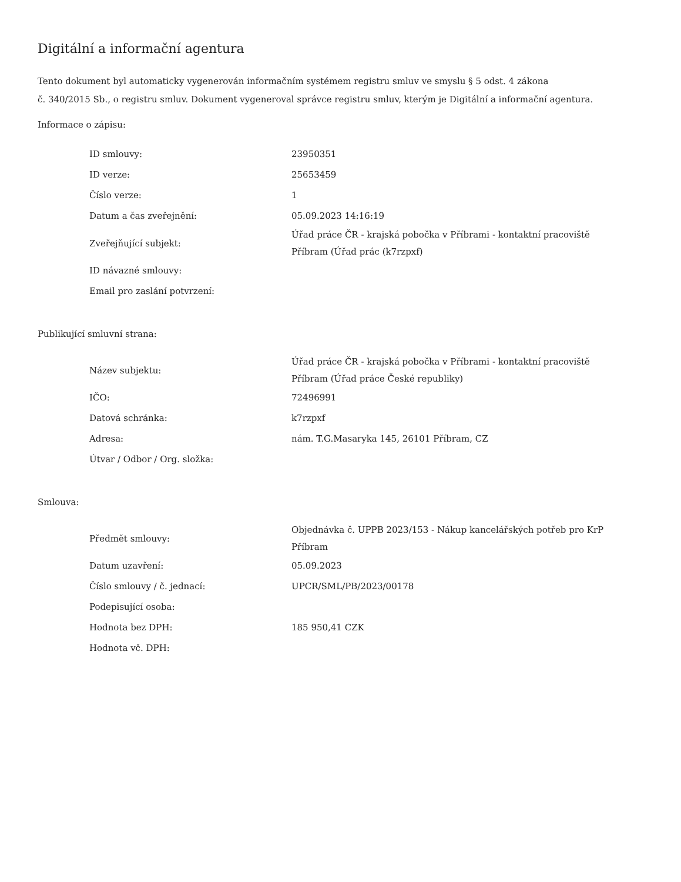Digitální a informační agentura
Tento dokument byl automaticky vygenerován informačním systémem registru smluv ve smyslu § 5 odst. 4 zákona
č. 340/2015 Sb., o registru smluv. Dokument vygeneroval správce registru smluv, kterým je Digitální a informační agentura.
Informace o zápisu:
| ID smlouvy: | 23950351 |
| ID verze: | 25653459 |
| Číslo verze: | 1 |
| Datum a čas zveřejnění: | 05.09.2023 14:16:19 |
| Zveřejňující subjekt: | Úřad práce ČR - krajská pobočka v Příbrami - kontaktní pracoviště Příbram (Úřad prác (k7rzpxf) |
| ID návazné smlouvy: | |
| Email pro zaslání potvrzení: | |
Publikující smluvní strana:
| Název subjektu: | Úřad práce ČR - krajská pobočka v Příbrami - kontaktní pracoviště Příbram (Úřad práce České republiky) |
| IČO: | 72496991 |
| Datová schránka: | k7rzpxf |
| Adresa: | nám. T.G.Masaryka 145, 26101 Příbram, CZ |
| Útvar / Odbor / Org. složka: | |
Smlouva:
| Předmět smlouvy: | Objednávka č. UPPB 2023/153 - Nákup kancelářských potřeb pro KrP Příbram |
| Datum uzavření: | 05.09.2023 |
| Číslo smlouvy / č. jednací: | UPCR/SML/PB/2023/00178 |
| Podepisující osoba: | |
| Hodnota bez DPH: | 185 950,41 CZK |
| Hodnota vč. DPH: | |